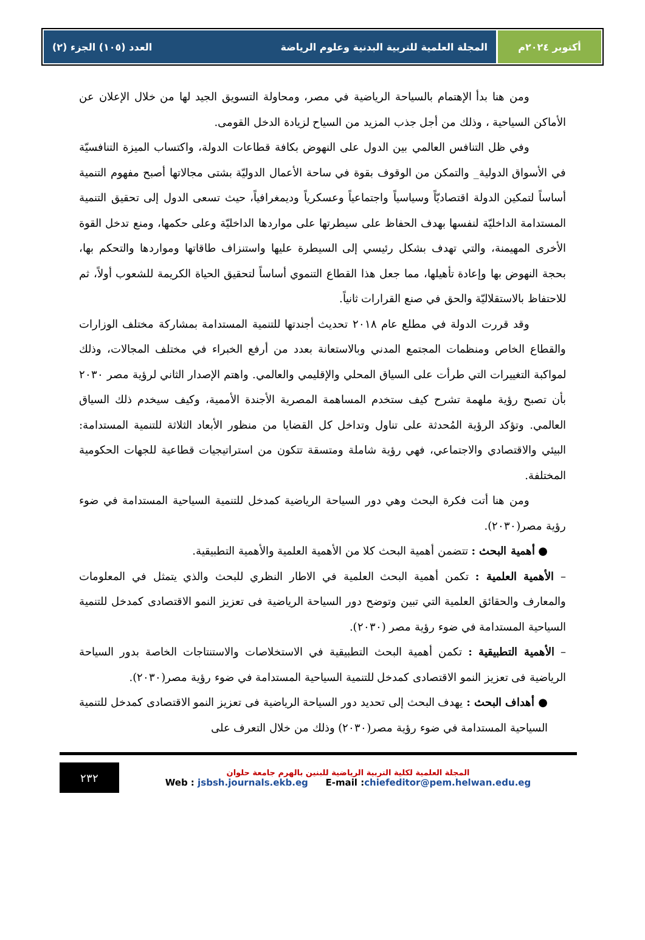أكتوبر ٢٠٢٤م المجلة العلمية للتربية البدنية وعلوم الرياضة العدد (١٠٥) الجزء (٢)
ومن هنا بدأ الإهتمام بالسياحة الرياضية في مصر، ومحاولة التسويق الجيد لها من خلال الإعلان عن الأماكن السياحية ، وذلك من أجل جذب المزيد من السياح لزيادة الدخل القومى.
وفي ظل التنافس العالمي بين الدول على النهوض بكافة قطاعات الدولة، واكتساب الميزة التنافسيّة في الأسواق الدولية_ والتمكن من الوقوف بقوة في ساحة الأعمال الدوليّة بشتى مجالاتها أصبح مفهوم التنمية أساساً لتمكين الدولة اقتصاديّاً وسياسياً واجتماعياً وعسكرياً وديمغرافياً، حيث تسعى الدول إلى تحقيق التنمية المستدامة الداخليّة لنفسها بهدف الحفاظ على سيطرتها على مواردها الداخليّة وعلى حكمها، ومنع تدخل القوة الأخرى المهيمنة، والتي تهدف بشكل رئيسي إلى السيطرة عليها واستنزاف طاقاتها ومواردها والتحكم بها، بحجة النهوض بها وإعادة تأهيلها، مما جعل هذا القطاع التنموي أساساً لتحقيق الحياة الكريمة للشعوب أولاً، ثم للاحتفاظ بالاستقلاليّة والحق في صنع القرارات ثانياً.
وقد قررت الدولة في مطلع عام ٢٠١٨ تحديث أجندتها للتنمية المستدامة بمشاركة مختلف الوزارات والقطاع الخاص ومنظمات المجتمع المدني وبالاستعانة بعدد من أرفع الخبراء في مختلف المجالات، وذلك لمواكبة التغييرات التي طرأت على السياق المحلي والإقليمي والعالمي. واهتم الإصدار الثاني لرؤية مصر ٢٠٣٠ بأن تصبح رؤية ملهمة تشرح كيف ستخدم المساهمة المصرية الأجندة الأممية، وكيف سيخدم ذلك السياق العالمي. وتؤكد الرؤية المُحدثة على تناول وتداخل كل القضايا من منظور الأبعاد الثلاثة للتنمية المستدامة: البيئي والاقتصادي والاجتماعي، فهي رؤية شاملة ومتسقة تتكون من استراتيجيات قطاعية للجهات الحكومية المختلفة.
ومن هنا أتت فكرة البحث وهي دور السياحة الرياضية كمدخل للتنمية السياحية المستدامة في ضوء رؤية مصر(٢٠٣٠).
● أهمية البحث : تتضمن أهمية البحث كلا من الأهمية العلمية والأهمية التطبيقية.
– الأهمية العلمية : تكمن أهمية البحث العلمية في الاطار النظري للبحث والذي يتمثل في المعلومات والمعارف والحقائق العلمية التي تبين وتوضح دور السياحة الرياضية فى تعزيز النمو الاقتصادى كمدخل للتنمية السياحية المستدامة في ضوء رؤية مصر (٢٠٣٠).
– الأهمية التطبيقية : تكمن أهمية البحث التطبيقية في الاستخلاصات والاستنتاجات الخاصة بدور السياحة الرياضية فى تعزيز النمو الاقتصادى كمدخل للتنمية السياحية المستدامة في ضوء رؤية مصر(٢٠٣٠).
● أهداف البحث : يهدف البحث إلى تحديد دور السياحة الرياضية فى تعزيز النمو الاقتصادى كمدخل للتنمية السياحية المستدامة في ضوء رؤية مصر(٢٠٣٠) وذلك من خلال التعرف على
المجلة العلمية لكلية التربية الرياضية للبنين بالهرم جامعة حلوان
Web : jsbsh.journals.ekb.eg E-mail :chiefeditor@pem.helwan.edu.eg
٢٣٢